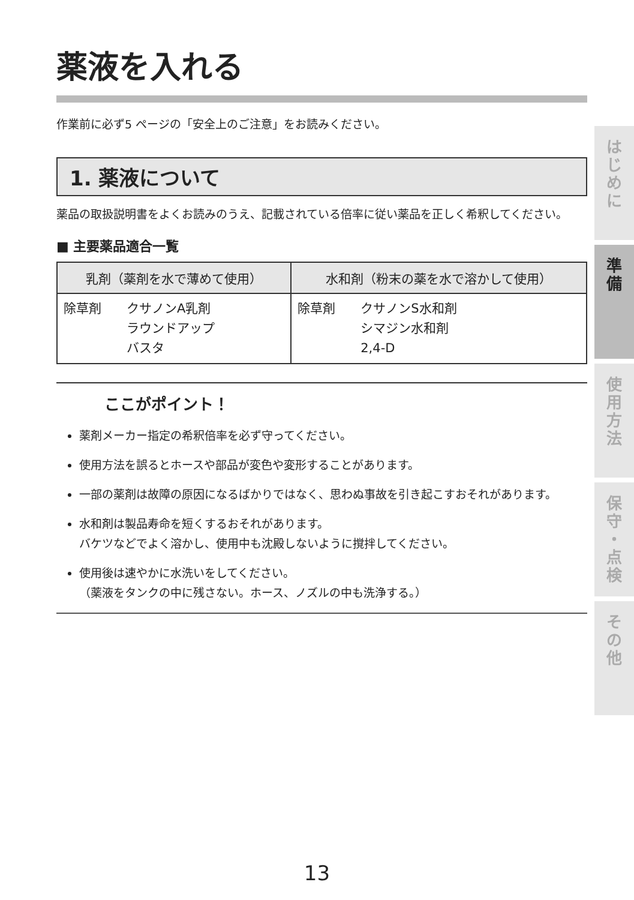薬液を入れる
作業前に必ず5 ページの「安全上のご注意」をお読みください。
1. 薬液について
薬品の取扱説明書をよくお読みのうえ、記載されている倍率に従い薬品を正しく希釈してください。
■ 主要薬品適合一覧
| 乳剤（薬剤を水で薄めて使用） | 水和剤（粉末の薬を水で溶かして使用） |
| --- | --- |
| 除草剤 クサノンA乳剤 ラウンドアップ バスタ | 除草剤 クサノンS水和剤 シマジン水和剤 2,4-D |
ここがポイント！
薬剤メーカー指定の希釈倍率を必ず守ってください。
使用方法を誤るとホースや部品が変色や変形することがあります。
一部の薬剤は故障の原因になるばかりではなく、思わぬ事故を引き起こすおそれがあります。
水和剤は製品寿命を短くするおそれがあります。
バケツなどでよく溶かし、使用中も沈殿しないように撹拌してください。
使用後は速やかに水洗いをしてください。
（薬液をタンクの中に残さない。ホース、ノズルの中も洗浄する。）
は
じ
め
に
準
備
使
用
方
法
保
守
・
点
検
そ
の
他
13